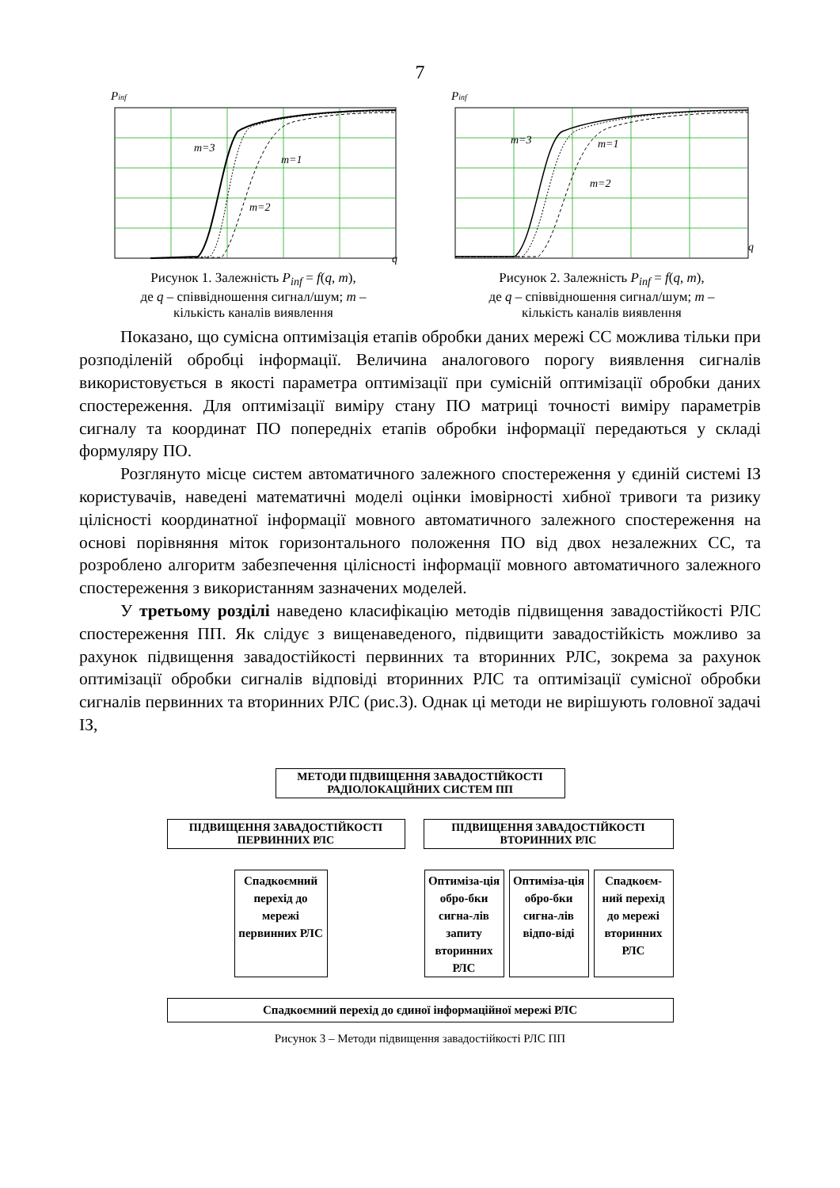7
Pinf
m=3
m=1
m=2
q
Рисунок 1. Залежність P<sub>inf</sub> = f(q, m),
де q – співвідношення сигнал/шум; m –
кількість каналів виявлення
Pinf
m=3
m=1
m=2
q
Рисунок 2. Залежність P<sub>inf</sub> = f(q, m),
де q – співвідношення сигнал/шум; m –
кількість каналів виявлення
Показано, що сумісна оптимізація етапів обробки даних мережі СС можлива тільки при розподіленій обробці інформації. Величина аналогового порогу виявлення сигналів використовується в якості параметра оптимізації при сумісній оптимізації обробки даних спостереження. Для оптимізації виміру стану ПО матриці точності виміру параметрів сигналу та координат ПО попередніх етапів обробки інформації передаються у складі формуляру ПО.
Розглянуто місце систем автоматичного залежного спостереження у єдиній системі ІЗ користувачів, наведені математичні моделі оцінки імовірності хибної тривоги та ризику цілісності координатної інформації мовного автоматичного залежного спостереження на основі порівняння міток горизонтального положення ПО від двох незалежних СС, та розроблено алгоритм забезпечення цілісності інформації мовного автоматичного залежного спостереження з використанням зазначених моделей.
У третьому розділі наведено класифікацію методів підвищення завадостійкості РЛС спостереження ПП. Як слідує з вищенаведеного, підвищити завадостійкість можливо за рахунок підвищення завадостійкості первинних та вторинних РЛС, зокрема за рахунок оптимізації обробки сигналів відповіді вторинних РЛС та оптимізації сумісної обробки сигналів первинних та вторинних РЛС (рис.3). Однак ці методи не вирішують головної задачі ІЗ,
МЕТОДИ ПІДВИЩЕННЯ ЗАВАДОСТІЙКОСТІ
РАДІОЛОКАЦІЙНИХ СИСТЕМ ПП
ПІДВИЩЕННЯ ЗАВАДОСТІЙКОСТІ
ПЕРВИННИХ РЛС
ПІДВИЩЕННЯ ЗАВАДОСТІЙКОСТІ
ВТОРИННИХ РЛС
Спадкоємний перехід до мережі первинних РЛС
Оптиміза-ція обро-бки сигна-лів запиту вторинних РЛС
Оптиміза-ція обро-бки сигна-лів відпо-віді
Спадкоєм-ний перехід до мережі вторинних РЛС
Спадкоємний перехід до єдиної інформаційної мережі РЛС
Рисунок 3 – Методи підвищення завадостійкості РЛС ПП